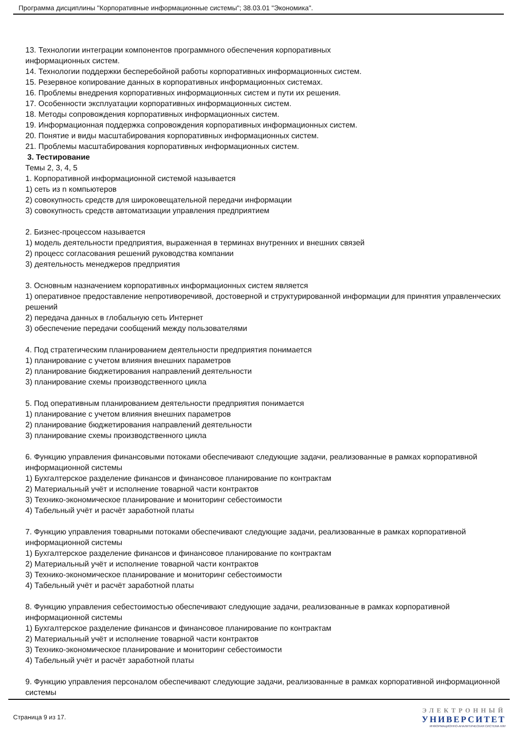Программа дисциплины "Корпоративные информационные системы"; 38.03.01 "Экономика".
13. Технологии интеграции компонентов программного обеспечения корпоративных
информационных систем.
14. Технологии поддержки бесперебойной работы корпоративных информационных систем.
15. Резервное копирование данных в корпоративных информационных системах.
16. Проблемы внедрения корпоративных информационных систем и пути их решения.
17. Особенности эксплуатации корпоративных информационных систем.
18. Методы сопровождения корпоративных информационных систем.
19. Информационная поддержка сопровождения корпоративных информационных систем.
20. Понятие и виды масштабирования корпоративных информационных систем.
21. Проблемы масштабирования корпоративных информационных систем.
3. Тестирование
Темы 2, 3, 4, 5
1. Корпоративной информационной системой называется
1) сеть из n компьютеров
2) совокупность средств для широковещательной передачи информации
3) совокупность средств автоматизации управления предприятием
2. Бизнес-процессом называется
1) модель деятельности предприятия, выраженная в терминах внутренних и внешних связей
2) процесс согласования решений руководства компании
3) деятельность менеджеров предприятия
3. Основным назначением корпоративных информационных систем является
1) оперативное предоставление непротиворечивой, достоверной и структурированной информации для принятия управленческих решений
2) передача данных в глобальную сеть Интернет
3) обеспечение передачи сообщений между пользователями
4. Под стратегическим планированием деятельности предприятия понимается
1) планирование с учетом влияния внешних параметров
2) планирование бюджетирования направлений деятельности
3) планирование схемы производственного цикла
5. Под оперативным планированием деятельности предприятия понимается
1) планирование с учетом влияния внешних параметров
2) планирование бюджетирования направлений деятельности
3) планирование схемы производственного цикла
6. Функцию управления финансовыми потоками обеспечивают следующие задачи, реализованные в рамках корпоративной информационной системы
1) Бухгалтерское разделение финансов и финансовое планирование по контрактам
2) Материальный учёт и исполнение товарной части контрактов
3) Технико-экономическое планирование и мониторинг себестоимости
4) Табельный учёт и расчёт заработной платы
7. Функцию управления товарными потоками обеспечивают следующие задачи, реализованные в рамках корпоративной информационной системы
1) Бухгалтерское разделение финансов и финансовое планирование по контрактам
2) Материальный учёт и исполнение товарной части контрактов
3) Технико-экономическое планирование и мониторинг себестоимости
4) Табельный учёт и расчёт заработной платы
8. Функцию управления себестоимостью обеспечивают следующие задачи, реализованные в рамках корпоративной информационной системы
1) Бухгалтерское разделение финансов и финансовое планирование по контрактам
2) Материальный учёт и исполнение товарной части контрактов
3) Технико-экономическое планирование и мониторинг себестоимости
4) Табельный учёт и расчёт заработной платы
9. Функцию управления персоналом обеспечивают следующие задачи, реализованные в рамках корпоративной информационной системы
Страница 9 из 17.
ЭЛЕКТРОННЫЙ
УНИВЕРСИТЕТ
ИНФОРМАЦИОННО-АНАЛИТИЧЕСКАЯ СИСТЕМА КФУ